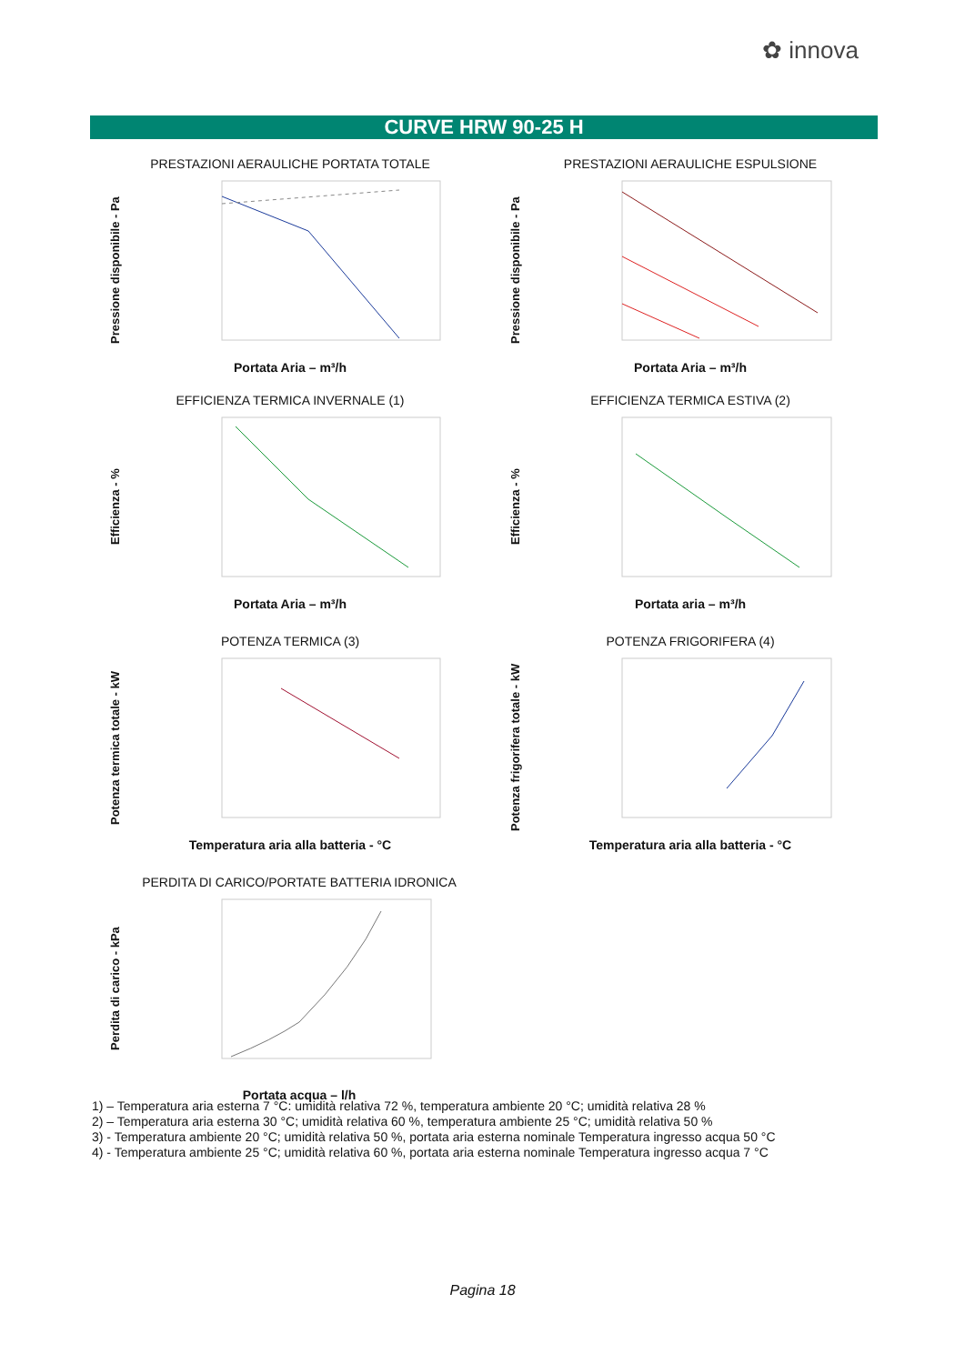✿ innova
CURVE HRW 90-25 H
PRESTAZIONI AERAULICHE PORTATA TOTALE
Pressione disponibile - Pa
Portata Aria – m³/h
PRESTAZIONI AERAULICHE ESPULSIONE
Pressione disponibile - Pa
Portata Aria – m³/h
EFFICIENZA TERMICA INVERNALE (1)
Efficienza - %
Portata Aria – m³/h
EFFICIENZA TERMICA ESTIVA (2)
Efficienza - %
Portata aria – m³/h
POTENZA TERMICA (3)
Potenza termica totale - kW
Temperatura aria alla batteria - °C
POTENZA FRIGORIFERA (4)
Potenza frigorifera totale - kW
Temperatura aria alla batteria - °C
PERDITA DI CARICO/PORTATE BATTERIA IDRONICA
Perdita di carico - kPa
Portata acqua – l/h
1) – Temperatura aria esterna 7 °C: umidità relativa 72 %, temperatura ambiente 20 °C; umidità relativa 28 %
2) – Temperatura aria esterna 30 °C; umidità relativa 60 %, temperatura ambiente 25 °C; umidità relativa 50 %
3) - Temperatura ambiente 20 °C; umidità relativa 50 %, portata aria esterna nominale Temperatura ingresso acqua 50 °C
4) - Temperatura ambiente 25 °C; umidità relativa 60 %, portata aria esterna nominale Temperatura ingresso acqua 7 °C
Pagina 18